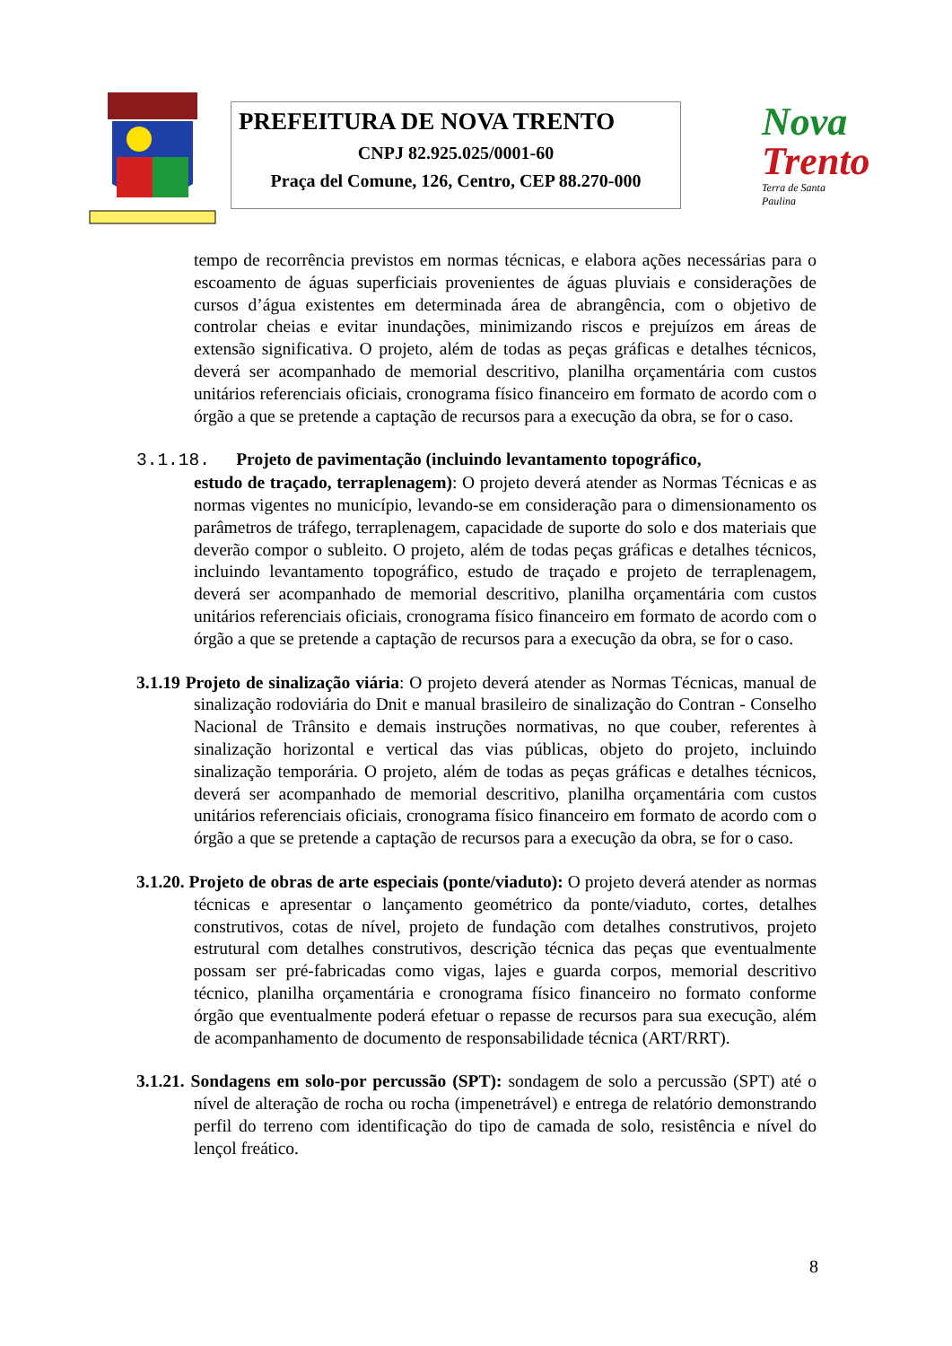PREFEITURA DE NOVA TRENTO
CNPJ 82.925.025/0001-60
Praça del Comune, 126, Centro, CEP 88.270-000
Nova
Trento
Terra de Santa Paulina
tempo de recorrência previstos em normas técnicas, e elabora ações necessárias para o escoamento de águas superficiais provenientes de águas pluviais e considerações de cursos d’água existentes em determinada área de abrangência, com o objetivo de controlar cheias e evitar inundações, minimizando riscos e prejuízos em áreas de extensão significativa. O projeto, além de todas as peças gráficas e detalhes técnicos, deverá ser acompanhado de memorial descritivo, planilha orçamentária com custos unitários referenciais oficiais, cronograma físico financeiro em formato de acordo com o órgão a que se pretende a captação de recursos para a execução da obra, se for o caso.
3.1.18. Projeto de pavimentação (incluindo levantamento topográfico,
estudo de traçado, terraplenagem): O projeto deverá atender as Normas Técnicas e as normas vigentes no município, levando-se em consideração para o dimensionamento os parâmetros de tráfego, terraplenagem, capacidade de suporte do solo e dos materiais que deverão compor o subleito. O projeto, além de todas peças gráficas e detalhes técnicos, incluindo levantamento topográfico, estudo de traçado e projeto de terraplenagem, deverá ser acompanhado de memorial descritivo, planilha orçamentária com custos unitários referenciais oficiais, cronograma físico financeiro em formato de acordo com o órgão a que se pretende a captação de recursos para a execução da obra, se for o caso.
3.1.19 Projeto de sinalização viária: O projeto deverá atender as Normas Técnicas, manual de sinalização rodoviária do Dnit e manual brasileiro de sinalização do Contran - Conselho Nacional de Trânsito e demais instruções normativas, no que couber, referentes à sinalização horizontal e vertical das vias públicas, objeto do projeto, incluindo sinalização temporária. O projeto, além de todas as peças gráficas e detalhes técnicos, deverá ser acompanhado de memorial descritivo, planilha orçamentária com custos unitários referenciais oficiais, cronograma físico financeiro em formato de acordo com o órgão a que se pretende a captação de recursos para a execução da obra, se for o caso.
3.1.20. Projeto de obras de arte especiais (ponte/viaduto): O projeto deverá atender as normas técnicas e apresentar o lançamento geométrico da ponte/viaduto, cortes, detalhes construtivos, cotas de nível, projeto de fundação com detalhes construtivos, projeto estrutural com detalhes construtivos, descrição técnica das peças que eventualmente possam ser pré-fabricadas como vigas, lajes e guarda corpos, memorial descritivo técnico, planilha orçamentária e cronograma físico financeiro no formato conforme órgão que eventualmente poderá efetuar o repasse de recursos para sua execução, além de acompanhamento de documento de responsabilidade técnica (ART/RRT).
3.1.21. Sondagens em solo-por percussão (SPT): sondagem de solo a percussão (SPT) até o nível de alteração de rocha ou rocha (impenetrável) e entrega de relatório demonstrando perfil do terreno com identificação do tipo de camada de solo, resistência e nível do lençol freático.
8